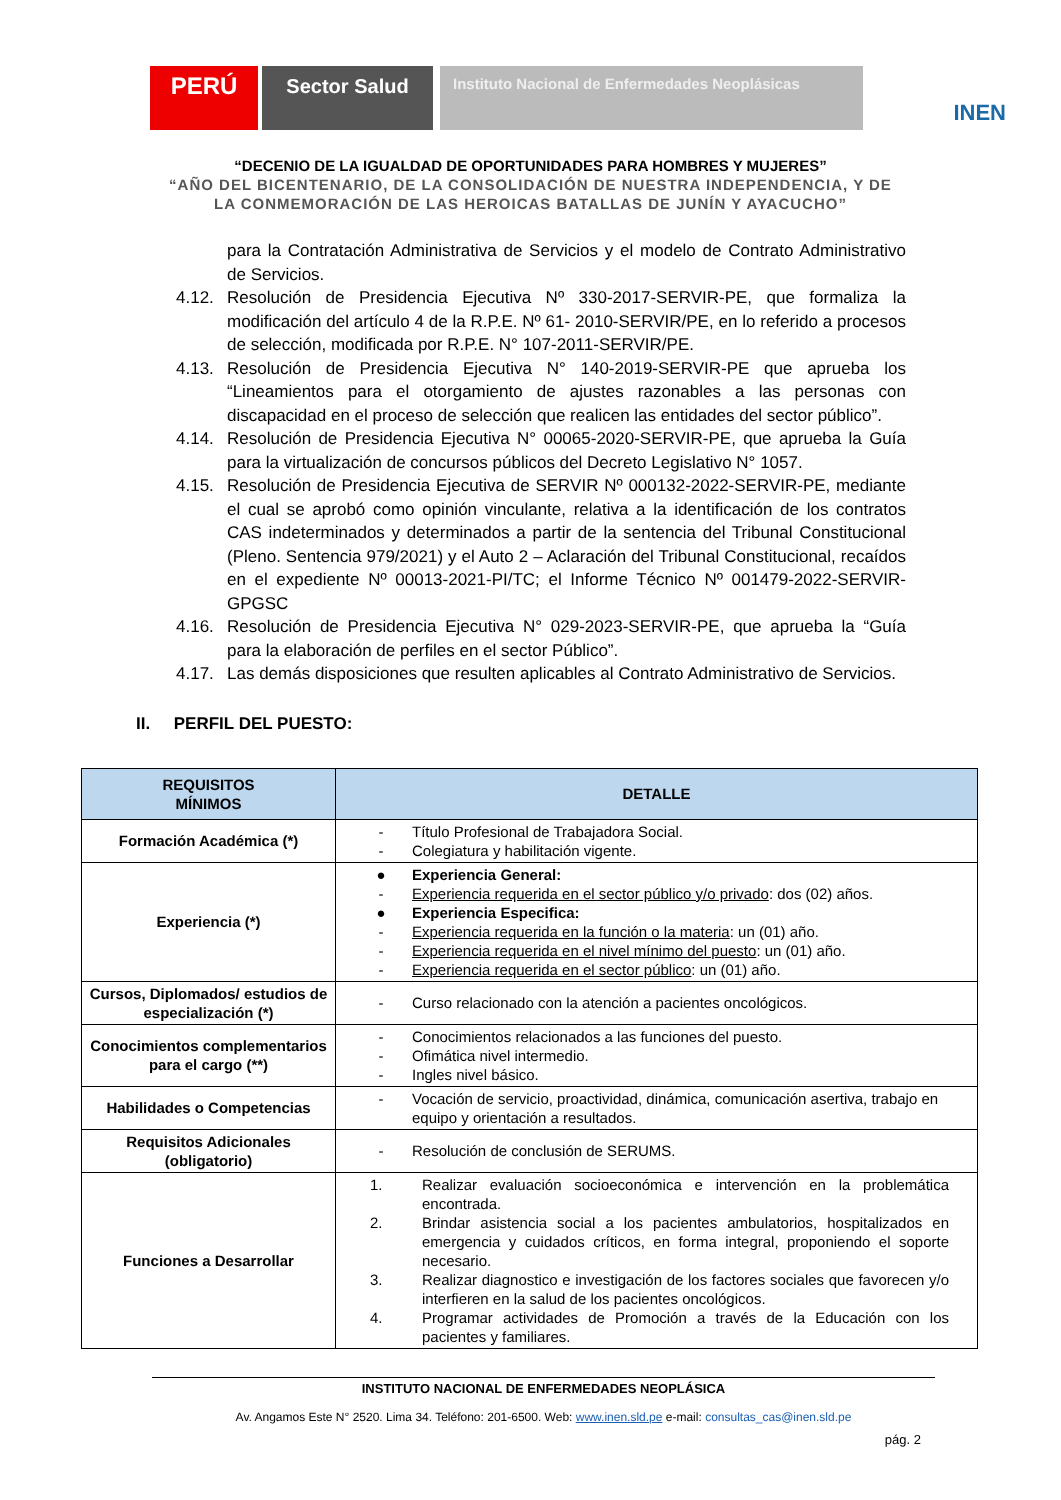PERÚ
Sector Salud
Instituto Nacional de Enfermedades Neoplásicas
INEN
“DECENIO DE LA IGUALDAD DE OPORTUNIDADES PARA HOMBRES Y MUJERES”
“AÑO DEL BICENTENARIO, DE LA CONSOLIDACIÓN DE NUESTRA INDEPENDENCIA, Y DE
LA CONMEMORACIÓN DE LAS HEROICAS BATALLAS DE JUNÍN Y AYACUCHO”
para la Contratación Administrativa de Servicios y el modelo de Contrato Administrativo de Servicios.
4.12. Resolución de Presidencia Ejecutiva Nº 330-2017-SERVIR-PE, que formaliza la modificación del artículo 4 de la R.P.E. Nº 61- 2010-SERVIR/PE, en lo referido a procesos de selección, modificada por R.P.E. N° 107-2011-SERVIR/PE.
4.13. Resolución de Presidencia Ejecutiva N° 140-2019-SERVIR-PE que aprueba los “Lineamientos para el otorgamiento de ajustes razonables a las personas con discapacidad en el proceso de selección que realicen las entidades del sector público”.
4.14. Resolución de Presidencia Ejecutiva N° 00065-2020-SERVIR-PE, que aprueba la Guía para la virtualización de concursos públicos del Decreto Legislativo N° 1057.
4.15. Resolución de Presidencia Ejecutiva de SERVIR Nº 000132-2022-SERVIR-PE, mediante el cual se aprobó como opinión vinculante, relativa a la identificación de los contratos CAS indeterminados y determinados a partir de la sentencia del Tribunal Constitucional (Pleno. Sentencia 979/2021) y el Auto 2 – Aclaración del Tribunal Constitucional, recaídos en el expediente Nº 00013-2021-PI/TC; el Informe Técnico Nº 001479-2022-SERVIR-GPGSC
4.16. Resolución de Presidencia Ejecutiva N° 029-2023-SERVIR-PE, que aprueba la “Guía para la elaboración de perfiles en el sector Público”.
4.17. Las demás disposiciones que resulten aplicables al Contrato Administrativo de Servicios.
II. PERFIL DEL PUESTO:
| REQUISITOS MÍNIMOS | DETALLE |
| --- | --- |
| Formación Académica (*) | - Título Profesional de Trabajadora Social. - Colegiatura y habilitación vigente. |
| Experiencia (*) | ● Experiencia General: - Experiencia requerida en el sector público y/o privado : dos (02) años. ● Experiencia Especifica: - Experiencia requerida en la función o la materia : un (01) año. - Experiencia requerida en el nivel mínimo del puesto : un (01) año. - Experiencia requerida en el sector público : un (01) año. |
| Cursos, Diplomados/ estudios de especialización (*) | - Curso relacionado con la atención a pacientes oncológicos. |
| Conocimientos complementarios para el cargo (**) | - Conocimientos relacionados a las funciones del puesto. - Ofimática nivel intermedio. - Ingles nivel básico. |
| Habilidades o Competencias | - Vocación de servicio, proactividad, dinámica, comunicación asertiva, trabajo en equipo y orientación a resultados. |
| Requisitos Adicionales (obligatorio) | - Resolución de conclusión de SERUMS. |
| Funciones a Desarrollar | 1. Realizar evaluación socioeconómica e intervención en la problemática encontrada. 2. Brindar asistencia social a los pacientes ambulatorios, hospitalizados en emergencia y cuidados críticos, en forma integral, proponiendo el soporte necesario. 3. Realizar diagnostico e investigación de los factores sociales que favorecen y/o interfieren en la salud de los pacientes oncológicos. 4. Programar actividades de Promoción a través de la Educación con los pacientes y familiares. |
INSTITUTO NACIONAL DE ENFERMEDADES NEOPLÁSICA
Av. Angamos Este N° 2520. Lima 34. Teléfono: 201-6500. Web: www.inen.sld.pe e-mail: consultas_cas@inen.sld.pe
pág. 2